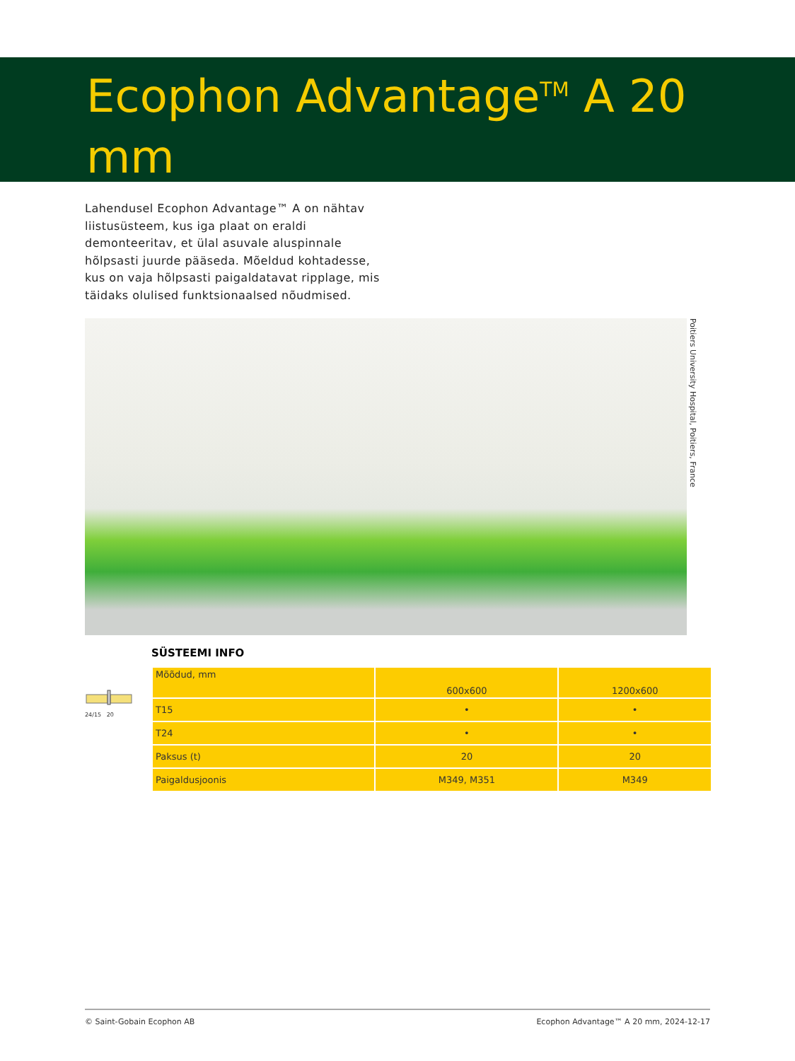Ecophon Advantage<sup>TM</sup> A 20 mm
Lahendusel Ecophon Advantage™ A on nähtav liistusüsteem, kus iga plaat on eraldi demonteeritav, et ülal asuvale aluspinnale hõlpsasti juurde pääseda. Mõeldud kohtadesse, kus on vaja hõlpsasti paigaldatavat ripplage, mis täidaks olulised funktsionaalsed nõudmised.
Poitiers University Hospital, Poitiers, France
24/15 20
SÜSTEEMI INFO
| Mõõdud, mm | 600x600 | 1200x600 |
| T15 | • | • |
| T24 | • | • |
| Paksus (t) | 20 | 20 |
| Paigaldusjoonis | M349, M351 | M349 |
© Saint-Gobain Ecophon AB Ecophon Advantage™ A 20 mm, 2024-12-17